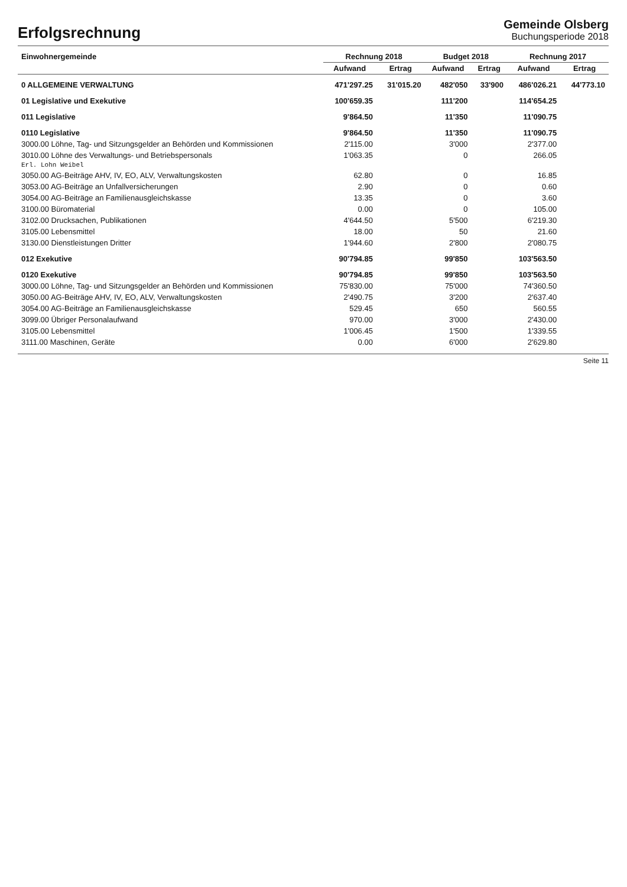Erfolgsrechnung
Gemeinde Olsberg
Buchungsperiode 2018
| Einwohnergemeinde | Rechnung 2018 | | Budget 2018 | | Rechnung 2017 | |
| --- | --- | --- | --- | --- | --- | --- |
| | Aufwand | Ertrag | Aufwand | Ertrag | Aufwand | Ertrag |
| 0 ALLGEMEINE VERWALTUNG | 471'297.25 | 31'015.20 | 482'050 | 33'900 | 486'026.21 | 44'773.10 |
| 01 Legislative und Exekutive | 100'659.35 | | 111'200 | | 114'654.25 | |
| 011 Legislative | 9'864.50 | | 11'350 | | 11'090.75 | |
| 0110 Legislative | 9'864.50 | | 11'350 | | 11'090.75 | |
| 3000.00 Löhne, Tag- und Sitzungsgelder an Behörden und Kommissionen | 2'115.00 | | 3'000 | | 2'377.00 | |
| 3010.00 Löhne des Verwaltungs- und Betriebspersonals Erl. Lohn Weibel | 1'063.35 | | 0 | | 266.05 | |
| 3050.00 AG-Beiträge AHV, IV, EO, ALV, Verwaltungskosten | 62.80 | | 0 | | 16.85 | |
| 3053.00 AG-Beiträge an Unfallversicherungen | 2.90 | | 0 | | 0.60 | |
| 3054.00 AG-Beiträge an Familienausgleichskasse | 13.35 | | 0 | | 3.60 | |
| 3100.00 Büromaterial | 0.00 | | 0 | | 105.00 | |
| 3102.00 Drucksachen, Publikationen | 4'644.50 | | 5'500 | | 6'219.30 | |
| 3105.00 Lebensmittel | 18.00 | | 50 | | 21.60 | |
| 3130.00 Dienstleistungen Dritter | 1'944.60 | | 2'800 | | 2'080.75 | |
| 012 Exekutive | 90'794.85 | | 99'850 | | 103'563.50 | |
| 0120 Exekutive | 90'794.85 | | 99'850 | | 103'563.50 | |
| 3000.00 Löhne, Tag- und Sitzungsgelder an Behörden und Kommissionen | 75'830.00 | | 75'000 | | 74'360.50 | |
| 3050.00 AG-Beiträge AHV, IV, EO, ALV, Verwaltungskosten | 2'490.75 | | 3'200 | | 2'637.40 | |
| 3054.00 AG-Beiträge an Familienausgleichskasse | 529.45 | | 650 | | 560.55 | |
| 3099.00 Übriger Personalaufwand | 970.00 | | 3'000 | | 2'430.00 | |
| 3105.00 Lebensmittel | 1'006.45 | | 1'500 | | 1'339.55 | |
| 3111.00 Maschinen, Geräte | 0.00 | | 6'000 | | 2'629.80 | |
Seite 11